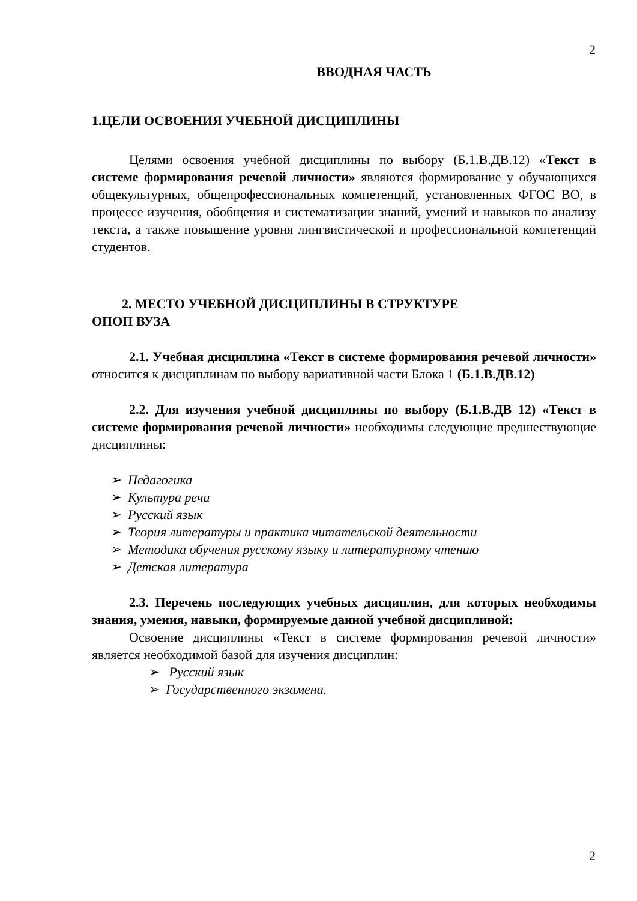2
ВВОДНАЯ ЧАСТЬ
1.ЦЕЛИ ОСВОЕНИЯ УЧЕБНОЙ ДИСЦИПЛИНЫ
Целями освоения учебной дисциплины по выбору (Б.1.В.ДВ.12) «Текст в системе формирования речевой личности» являются формирование у обучающихся общекультурных, общепрофессиональных компетенций, установленных ФГОС ВО, в процессе изучения, обобщения и систематизации знаний, умений и навыков по анализу текста, а также повышение уровня лингвистической и профессиональной компетенций студентов.
2. МЕСТО УЧЕБНОЙ ДИСЦИПЛИНЫ В СТРУКТУРЕ
ОПОП ВУЗА
2.1. Учебная дисциплина «Текст в системе формирования речевой личности» относится к дисциплинам по выбору вариативной части Блока 1 (Б.1.В.ДВ.12)
2.2. Для изучения учебной дисциплины по выбору (Б.1.В.ДВ 12) «Текст в системе формирования речевой личности» необходимы следующие предшествующие дисциплины:
➢ Педагогика
➢ Культура речи
➢ Русский язык
➢ Теория литературы и практика читательской деятельности
➢ Методика обучения русскому языку и литературному чтению
➢ Детская литература
2.3. Перечень последующих учебных дисциплин, для которых необходимы знания, умения, навыки, формируемые данной учебной дисциплиной:
Освоение дисциплины «Текст в системе формирования речевой личности» является необходимой базой для изучения дисциплин:
➢ Русский язык
➢ Государственного экзамена.
2